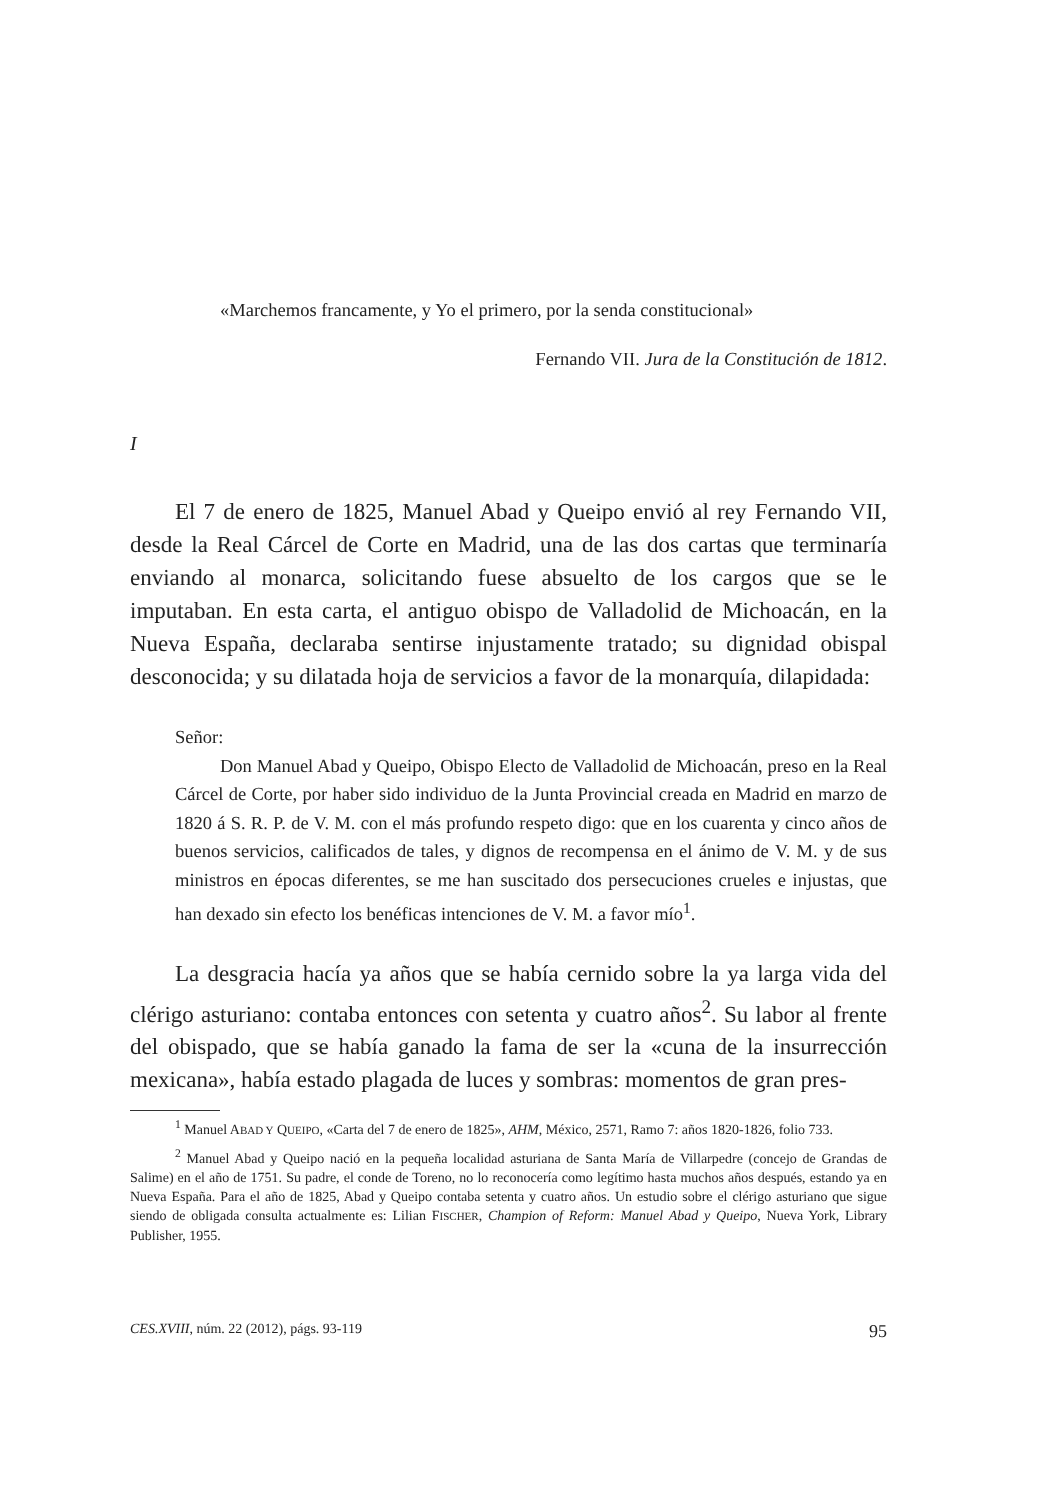«Marchemos francamente, y Yo el primero, por la senda constitucional»
Fernando VII. Jura de la Constitución de 1812.
I
El 7 de enero de 1825, Manuel Abad y Queipo envió al rey Fernando VII, desde la Real Cárcel de Corte en Madrid, una de las dos cartas que terminaría enviando al monarca, solicitando fuese absuelto de los cargos que se le imputaban. En esta carta, el antiguo obispo de Valladolid de Michoacán, en la Nueva España, declaraba sentirse injustamente tratado; su dignidad obispal desconocida; y su dilatada hoja de servicios a favor de la monarquía, dilapidada:
Señor:
Don Manuel Abad y Queipo, Obispo Electo de Valladolid de Michoacán, preso en la Real Cárcel de Corte, por haber sido individuo de la Junta Provincial creada en Madrid en marzo de 1820 á S. R. P. de V. M. con el más profundo respeto digo: que en los cuarenta y cinco años de buenos servicios, calificados de tales, y dignos de recompensa en el ánimo de V. M. y de sus ministros en épocas diferentes, se me han suscitado dos persecuciones crueles e injustas, que han dexado sin efecto los benéficas intenciones de V. M. a favor mío<sup>1</sup>.
La desgracia hacía ya años que se había cernido sobre la ya larga vida del clérigo asturiano: contaba entonces con setenta y cuatro años<sup>2</sup>. Su labor al frente del obispado, que se había ganado la fama de ser la «cuna de la insurrección mexicana», había estado plagada de luces y sombras: momentos de gran pres-
<sup>1</sup> Manuel ABAD Y QUEIPO, «Carta del 7 de enero de 1825», AHM, México, 2571, Ramo 7: años 1820-1826, folio 733.
<sup>2</sup> Manuel Abad y Queipo nació en la pequeña localidad asturiana de Santa María de Villarpedre (concejo de Grandas de Salime) en el año de 1751. Su padre, el conde de Toreno, no lo reconocería como legítimo hasta muchos años después, estando ya en Nueva España. Para el año de 1825, Abad y Queipo contaba setenta y cuatro años. Un estudio sobre el clérigo asturiano que sigue siendo de obligada consulta actualmente es: Lilian FISCHER, Champion of Reform: Manuel Abad y Queipo, Nueva York, Library Publisher, 1955.
CES.XVIII, núm. 22 (2012), págs. 93-119 95